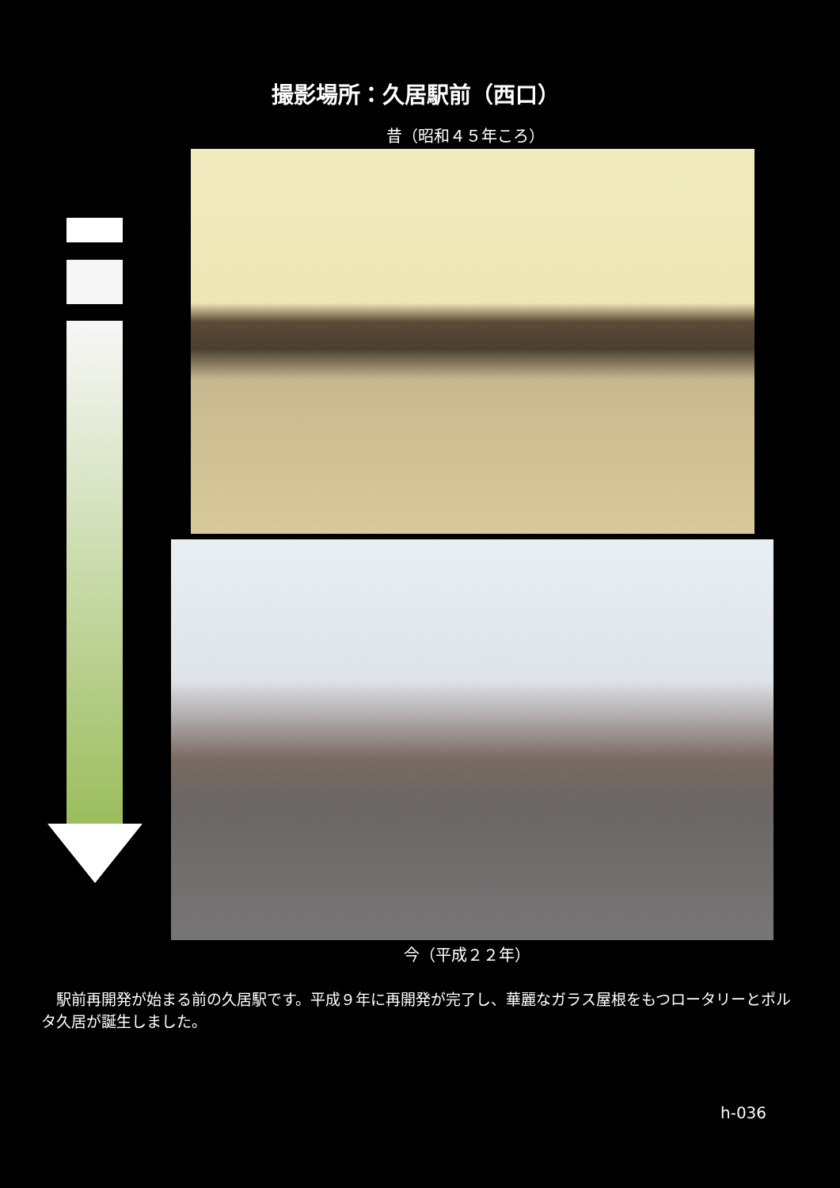撮影場所：久居駅前（西口）
昔（昭和４５年ころ）
今（平成２２年）
　駅前再開発が始まる前の久居駅です。平成９年に再開発が完了し、華麗なガラス屋根をもつロータリーとポルタ久居が誕生しました。
h-036